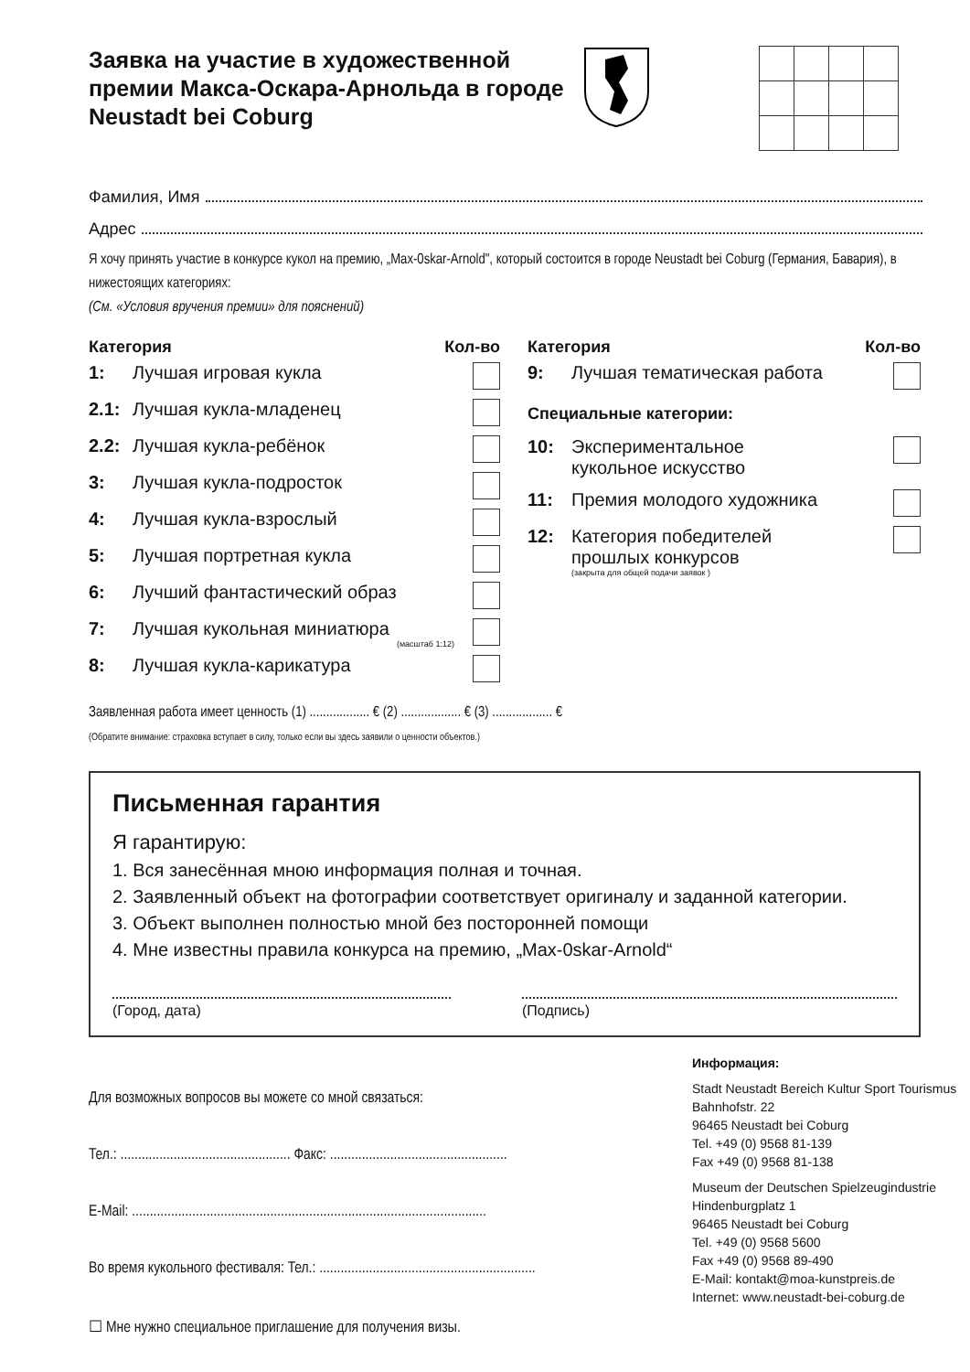Заявка на участие в художественной премии Макса-Оскара-Арнольда в городе Neustadt bei Coburg
Фамилия, Имя
Адрес
Я хочу принять участие в конкурсе кукол на премию, „Max-0skar-Arnold", который состоится в городе Neustadt bei Coburg (Германия, Бавария), в нижестоящих категориях:
(См. «Условия вручения премии» для пояснений)
Категория Кол-во
1: Лучшая игровая кукла
2.1: Лучшая кукла-младенец
2.2: Лучшая кукла-ребёнок
3: Лучшая кукла-подросток
4: Лучшая кукла-взрослый
5: Лучшая портретная кукла
6: Лучший фантастический образ
7: Лучшая кукольная миниатюра
(масштаб 1:12)
8: Лучшая кукла-карикатура
Категория Кол-во
9: Лучшая тематическая работа
Специальные категории:
10: Экспериментальное
кукольное искусство
11: Премия молодого художника
12: Категория победителей
прошлых конкурсов
(закрыта для общей подачи заявок )
Заявленная работа имеет ценность (1) .................. € (2) .................. € (3) .................. €
(Обратите внимание: страховка вступает в силу, только если вы здесь заявили о ценности объектов.)
Письменная гарантия
Я гарантирую:
1. Вся занесённая мною информация полная и точная.
2. Заявленный объект на фотографии соответствует оригиналу и заданной категории.
3. Объект выполнен полностью мной без посторонней помощи
4. Мне известны правила конкурса на премию, „Max-0skar-Arnold“
(Город, дата) (Подпись)
Для возможных вопросов вы можете со мной связаться:
Тел.: ................................................ Факс: ..................................................
E-Mail: ....................................................................................................
Во время кукольного фестиваля: Тел.: .............................................................
☐ Мне нужно специальное приглашение для получения визы.
Информация:
Stadt Neustadt Bereich Kultur Sport Tourismus
Bahnhofstr. 22
96465 Neustadt bei Coburg
Tel. +49 (0) 9568 81-139
Fax +49 (0) 9568 81-138
Museum der Deutschen Spielzeugindustrie
Hindenburgplatz 1
96465 Neustadt bei Coburg
Tel. +49 (0) 9568 5600
Fax +49 (0) 9568 89-490
E-Mail: kontakt@moa-kunstpreis.de
Internet: www.neustadt-bei-coburg.de